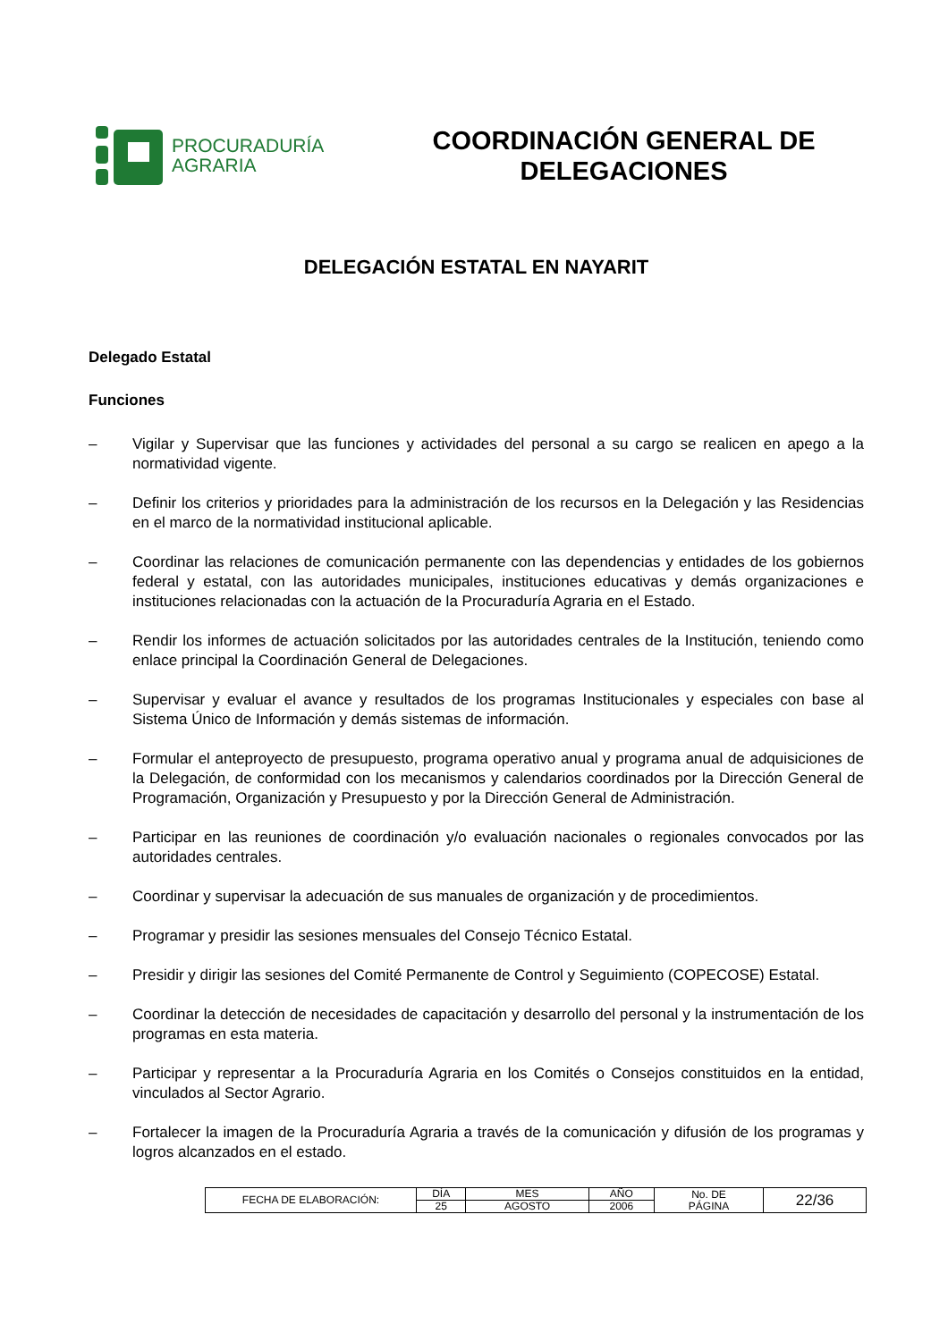PROCURADURÍA
AGRARIA
COORDINACIÓN GENERAL DE DELEGACIONES
DELEGACIÓN ESTATAL EN NAYARIT
Delegado Estatal
Funciones
– Vigilar y Supervisar que las funciones y actividades del personal a su cargo se realicen en apego a la normatividad vigente.
– Definir los criterios y prioridades para la administración de los recursos en la Delegación y las Residencias en el marco de la normatividad institucional aplicable.
– Coordinar las relaciones de comunicación permanente con las dependencias y entidades de los gobiernos federal y estatal, con las autoridades municipales, instituciones educativas y demás organizaciones e instituciones relacionadas con la actuación de la Procuraduría Agraria en el Estado.
– Rendir los informes de actuación solicitados por las autoridades centrales de la Institución, teniendo como enlace principal la Coordinación General de Delegaciones.
– Supervisar y evaluar el avance y resultados de los programas Institucionales y especiales con base al Sistema Único de Información y demás sistemas de información.
– Formular el anteproyecto de presupuesto, programa operativo anual y programa anual de adquisiciones de la Delegación, de conformidad con los mecanismos y calendarios coordinados por la Dirección General de Programación, Organización y Presupuesto y por la Dirección General de Administración.
– Participar en las reuniones de coordinación y/o evaluación nacionales o regionales convocados por las autoridades centrales.
– Coordinar y supervisar la adecuación de sus manuales de organización y de procedimientos.
– Programar y presidir las sesiones mensuales del Consejo Técnico Estatal.
– Presidir y dirigir las sesiones del Comité Permanente de Control y Seguimiento (COPECOSE) Estatal.
– Coordinar la detección de necesidades de capacitación y desarrollo del personal y la instrumentación de los programas en esta materia.
– Participar y representar a la Procuraduría Agraria en los Comités o Consejos constituidos en la entidad, vinculados al Sector Agrario.
– Fortalecer la imagen de la Procuraduría Agraria a través de la comunicación y difusión de los programas y logros alcanzados en el estado.
| FECHA DE ELABORACIÓN: | DÍA | MES | AÑO | No. DE PÁGINA | 22/36 |
| | 25 | AGOSTO | 2006 | | |